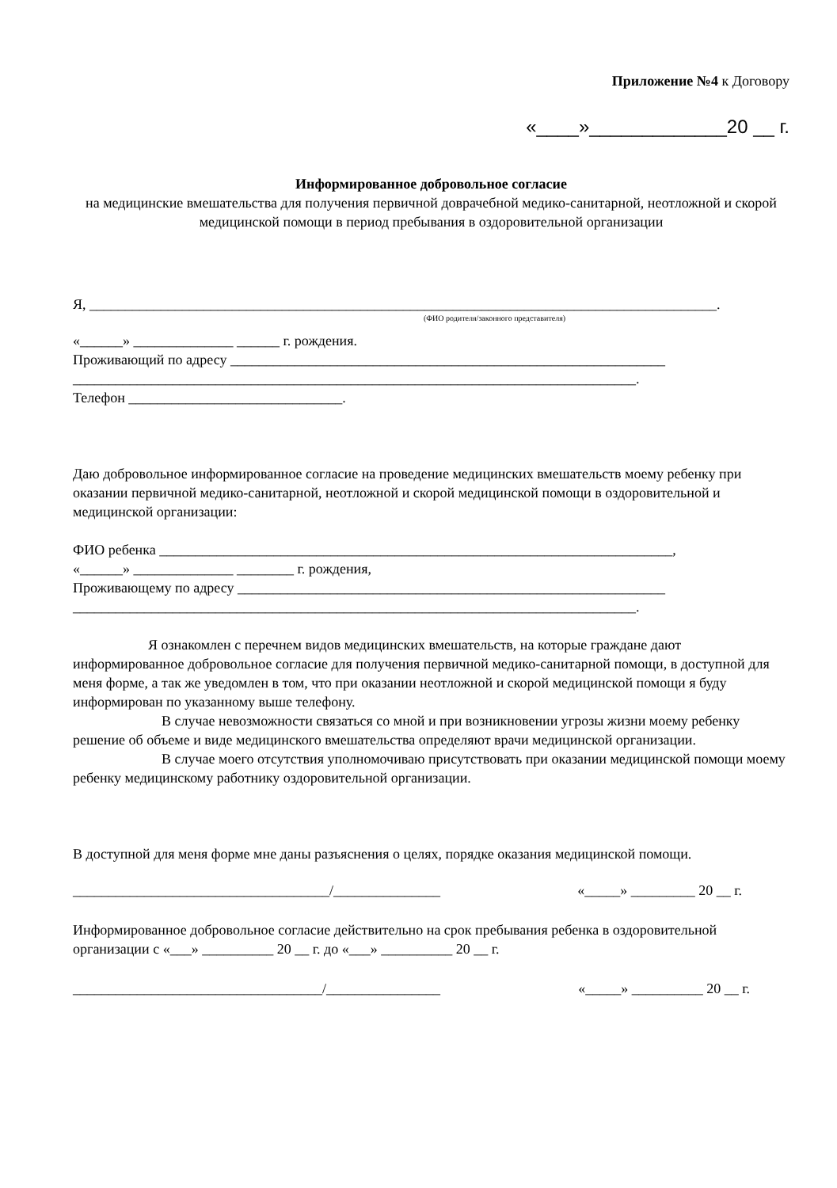Приложение №4 к Договору
«____»_____________20 __ г.
Информированное добровольное согласие
на медицинские вмешательства для получения первичной доврачебной медико-санитарной, неотложной и скорой медицинской помощи в период пребывания в оздоровительной организации
Я, ________________________________________________________________________________________.
(ФИО родителя/законного представителя)
«______» ______________ ______ г. рождения.
Проживающий по адресу _____________________________________________________________
_______________________________________________________________________________.
Телефон ______________________________.
Даю добровольное информированное согласие на проведение медицинских вмешательств моему ребенку при оказании первичной медико-санитарной, неотложной и скорой медицинской помощи в оздоровительной и медицинской организации:
ФИО ребенка ________________________________________________________________________,
«______» ______________ ________ г. рождения,
Проживающему по адресу ____________________________________________________________
_______________________________________________________________________________.
Я ознакомлен с перечнем видов медицинских вмешательств, на которые граждане дают информированное добровольное согласие для получения первичной медико-санитарной помощи, в доступной для меня форме, а так же уведомлен в том, что при оказании неотложной и скорой медицинской помощи я буду информирован по указанному выше телефону.
В случае невозможности связаться со мной и при возникновении угрозы жизни моему ребенку решение об объеме и виде медицинского вмешательства определяют врачи медицинской организации.
В случае моего отсутствия уполномочиваю присутствовать при оказании медицинской помощи моему ребенку медицинскому работнику оздоровительной организации.
В доступной для меня форме мне даны разъяснения о целях, порядке оказания медицинской помощи.
____________________________________/_______________ «_____» _________ 20 __ г.
Информированное добровольное согласие действительно на срок пребывания ребенка в оздоровительной организации с «___» __________ 20 __ г. до «___» __________ 20 __ г.
___________________________________/________________ «_____» __________ 20 __ г.